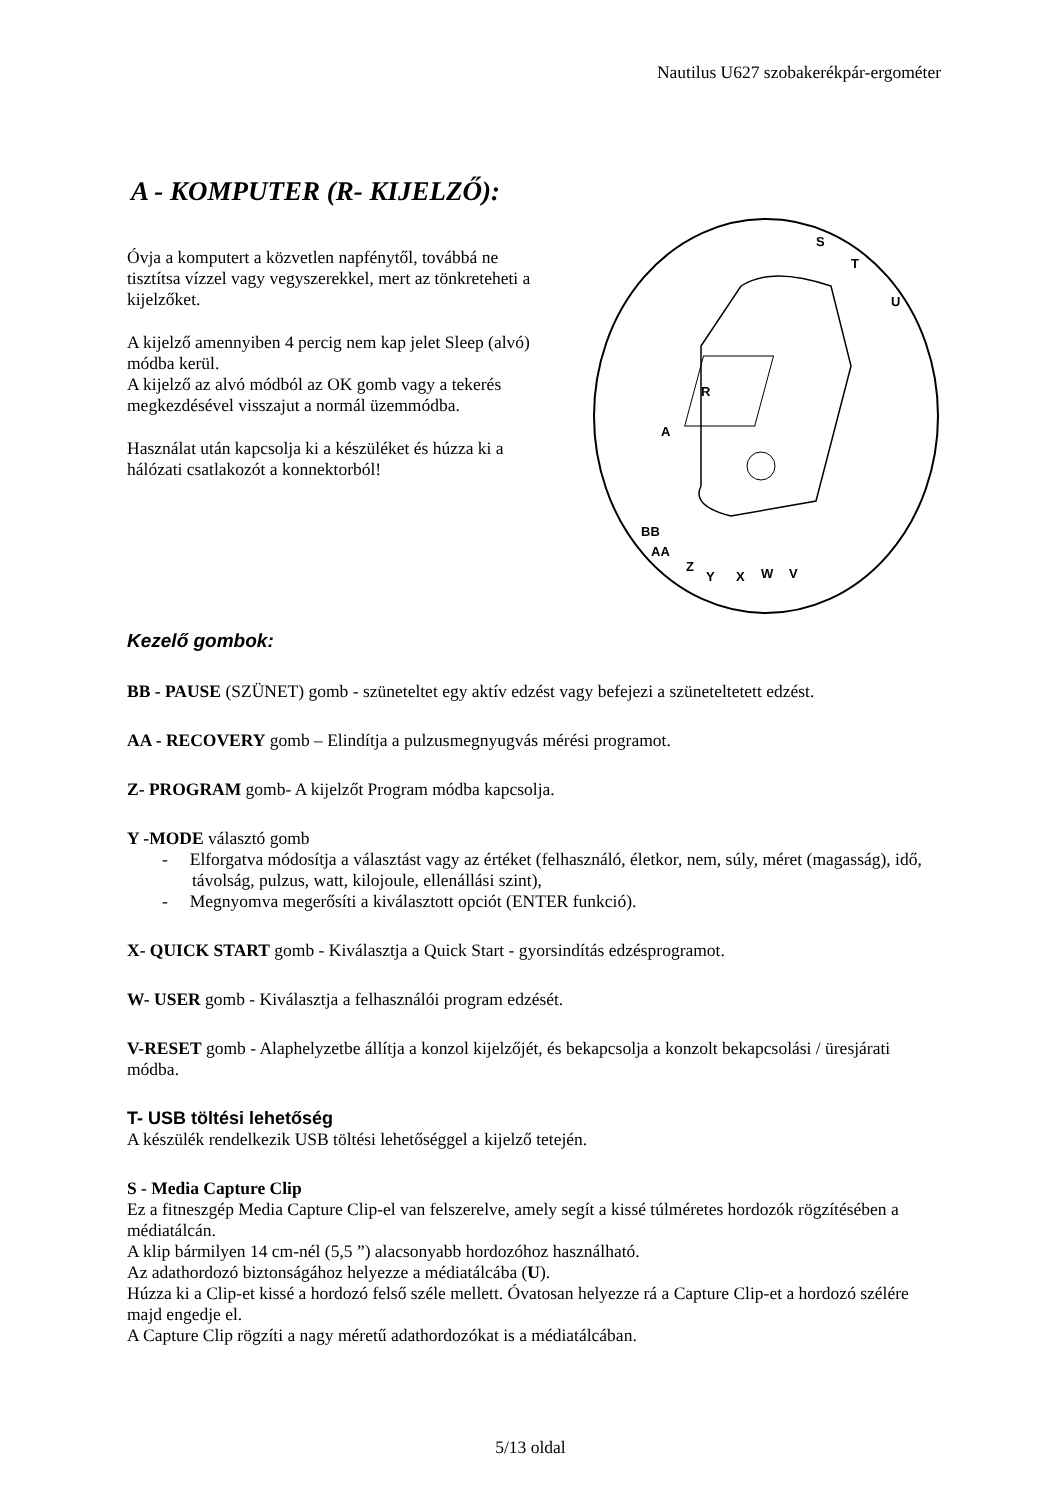Nautilus U627 szobakerékpár-ergométer
A - KOMPUTER (R- KIJELZŐ):
Óvja a komputert a közvetlen napfénytől, továbbá ne tisztítsa vízzel vagy vegyszerekkel, mert az tönkreteheti a kijelzőket.
A kijelző amennyiben 4 percig nem kap jelet Sleep (alvó) módba kerül.
A kijelző az alvó módból az OK gomb vagy a tekerés megkezdésével visszajut a normál üzemmódba.
Használat után kapcsolja ki a készüléket és húzza ki a hálózati csatlakozót a konnektorból!
S
T
U
R
A
BB
AA
Z
Y
X
W
V
Kezelő gombok:
BB - PAUSE (SZÜNET) gomb - szüneteltet egy aktív edzést vagy befejezi a szüneteltetett edzést.
AA - RECOVERY gomb – Elindítja a pulzusmegnyugvás mérési programot.
Z- PROGRAM gomb- A kijelzőt Program módba kapcsolja.
Y -MODE választó gomb
- Elforgatva módosítja a választást vagy az értéket (felhasználó, életkor, nem, súly, méret (magasság), idő, távolság, pulzus, watt, kilojoule, ellenállási szint),
- Megnyomva megerősíti a kiválasztott opciót (ENTER funkció).
X- QUICK START gomb - Kiválasztja a Quick Start - gyorsindítás edzésprogramot.
W- USER gomb - Kiválasztja a felhasználói program edzését.
V-RESET gomb - Alaphelyzetbe állítja a konzol kijelzőjét, és bekapcsolja a konzolt bekapcsolási / üresjárati módba.
T- USB töltési lehetőség
A készülék rendelkezik USB töltési lehetőséggel a kijelző tetején.
S - Media Capture Clip
Ez a fitneszgép Media Capture Clip-el van felszerelve, amely segít a kissé túlméretes hordozók rögzítésében a médiatálcán.
A klip bármilyen 14 cm-nél (5,5 ”) alacsonyabb hordozóhoz használható.
Az adathordozó biztonságához helyezze a médiatálcába (U).
Húzza ki a Clip-et kissé a hordozó felső széle mellett. Óvatosan helyezze rá a Capture Clip-et a hordozó szélére majd engedje el.
A Capture Clip rögzíti a nagy méretű adathordozókat is a médiatálcában.
5/13 oldal